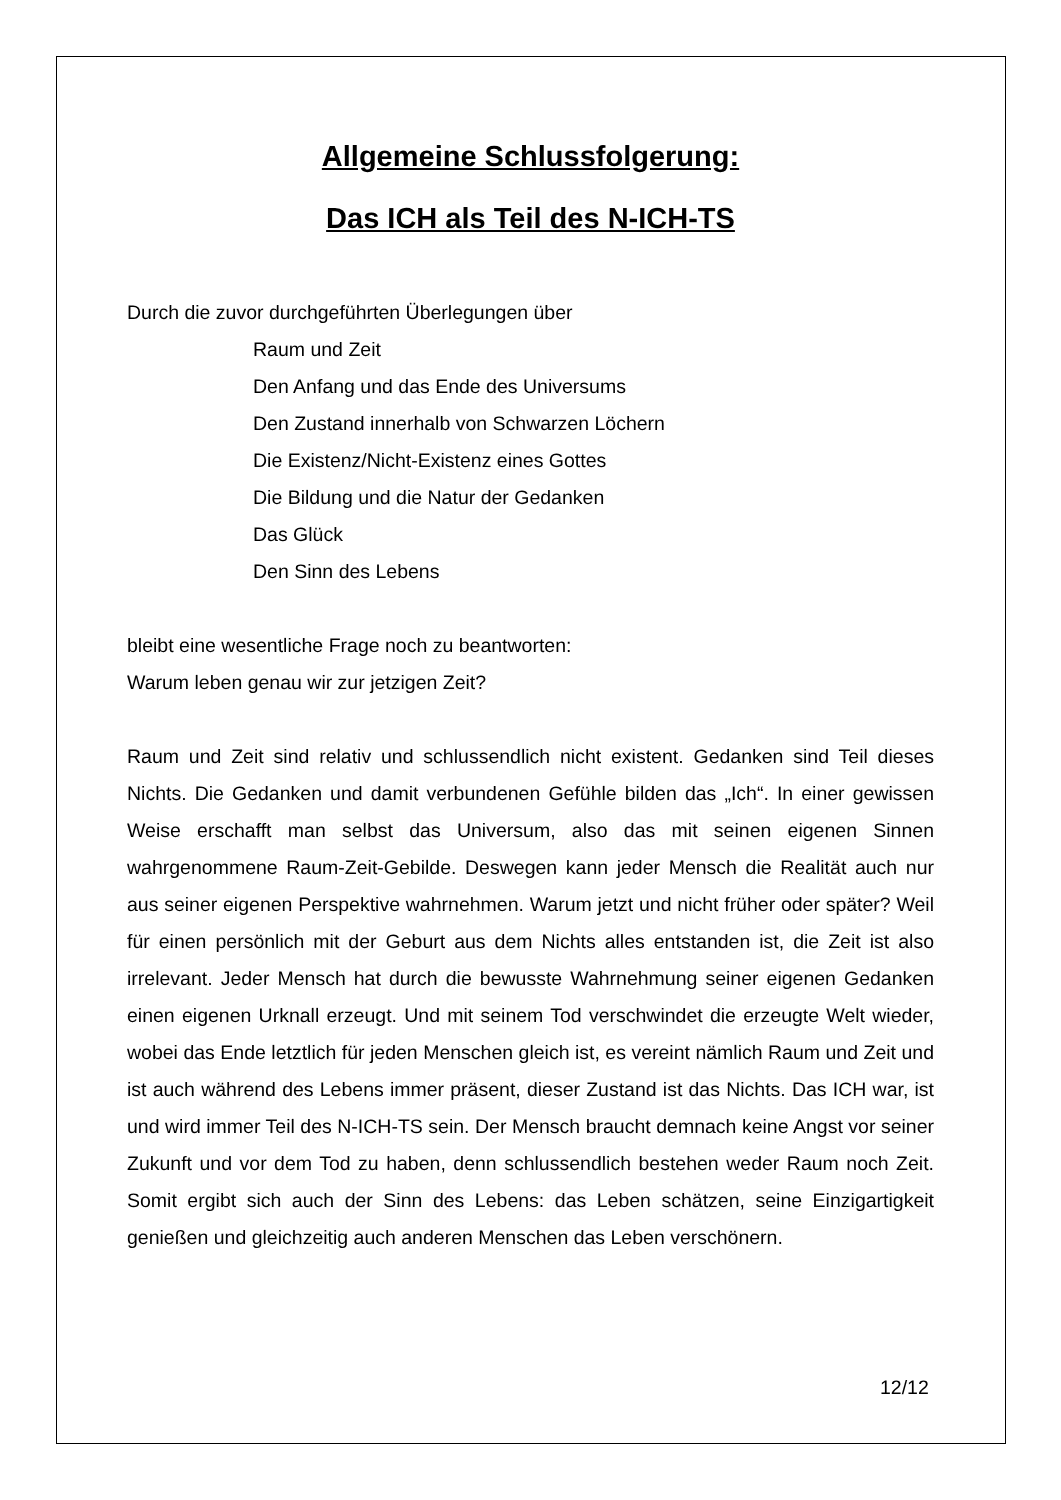Allgemeine Schlussfolgerung:
Das ICH als Teil des N-ICH-TS
Durch die zuvor durchgeführten Überlegungen über
Raum und Zeit
Den Anfang und das Ende des Universums
Den Zustand innerhalb von Schwarzen Löchern
Die Existenz/Nicht-Existenz eines Gottes
Die Bildung und die Natur der Gedanken
Das Glück
Den Sinn des Lebens
bleibt eine wesentliche Frage noch zu beantworten:
Warum leben genau wir zur jetzigen Zeit?
Raum und Zeit sind relativ und schlussendlich nicht existent. Gedanken sind Teil dieses Nichts. Die Gedanken und damit verbundenen Gefühle bilden das „Ich“. In einer gewissen Weise erschafft man selbst das Universum, also das mit seinen eigenen Sinnen wahrgenommene Raum-Zeit-Gebilde. Deswegen kann jeder Mensch die Realität auch nur aus seiner eigenen Perspektive wahrnehmen. Warum jetzt und nicht früher oder später? Weil für einen persönlich mit der Geburt aus dem Nichts alles entstanden ist, die Zeit ist also irrelevant. Jeder Mensch hat durch die bewusste Wahrnehmung seiner eigenen Gedanken einen eigenen Urknall erzeugt. Und mit seinem Tod verschwindet die erzeugte Welt wieder, wobei das Ende letztlich für jeden Menschen gleich ist, es vereint nämlich Raum und Zeit und ist auch während des Lebens immer präsent, dieser Zustand ist das Nichts. Das ICH war, ist und wird immer Teil des N-ICH-TS sein. Der Mensch braucht demnach keine Angst vor seiner Zukunft und vor dem Tod zu haben, denn schlussendlich bestehen weder Raum noch Zeit. Somit ergibt sich auch der Sinn des Lebens: das Leben schätzen, seine Einzigartigkeit genießen und gleichzeitig auch anderen Menschen das Leben verschönern.
12/12